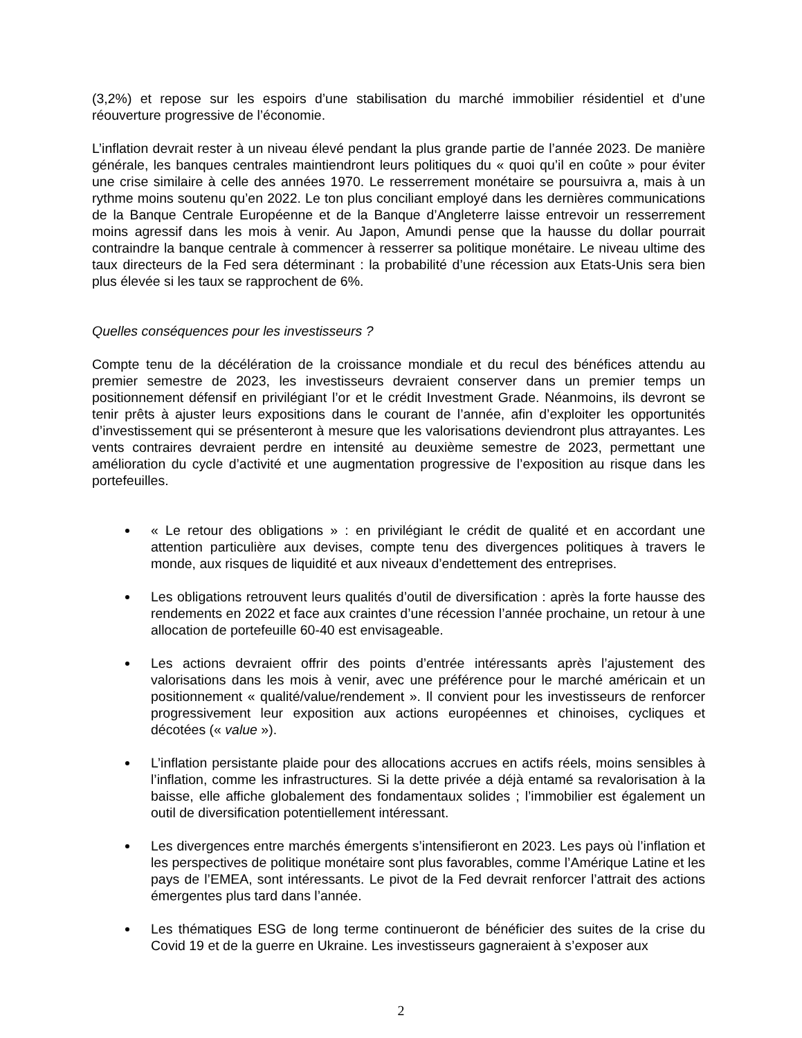(3,2%) et repose sur les espoirs d’une stabilisation du marché immobilier résidentiel et d’une réouverture progressive de l’économie.
L’inflation devrait rester à un niveau élevé pendant la plus grande partie de l’année 2023. De manière générale, les banques centrales maintiendront leurs politiques du « quoi qu’il en coûte » pour éviter une crise similaire à celle des années 1970. Le resserrement monétaire se poursuivra a, mais à un rythme moins soutenu qu’en 2022. Le ton plus conciliant employé dans les dernières communications de la Banque Centrale Européenne et de la Banque d’Angleterre laisse entrevoir un resserrement moins agressif dans les mois à venir. Au Japon, Amundi pense que la hausse du dollar pourrait contraindre la banque centrale à commencer à resserrer sa politique monétaire. Le niveau ultime des taux directeurs de la Fed sera déterminant : la probabilité d’une récession aux Etats-Unis sera bien plus élevée si les taux se rapprochent de 6%.
Quelles conséquences pour les investisseurs ?
Compte tenu de la décélération de la croissance mondiale et du recul des bénéfices attendu au premier semestre de 2023, les investisseurs devraient conserver dans un premier temps un positionnement défensif en privilégiant l’or et le crédit Investment Grade. Néanmoins, ils devront se tenir prêts à ajuster leurs expositions dans le courant de l’année, afin d’exploiter les opportunités d’investissement qui se présenteront à mesure que les valorisations deviendront plus attrayantes. Les vents contraires devraient perdre en intensité au deuxième semestre de 2023, permettant une amélioration du cycle d’activité et une augmentation progressive de l’exposition au risque dans les portefeuilles.
« Le retour des obligations » : en privilégiant le crédit de qualité et en accordant une attention particulière aux devises, compte tenu des divergences politiques à travers le monde, aux risques de liquidité et aux niveaux d’endettement des entreprises.
Les obligations retrouvent leurs qualités d’outil de diversification : après la forte hausse des rendements en 2022 et face aux craintes d’une récession l’année prochaine, un retour à une allocation de portefeuille 60-40 est envisageable.
Les actions devraient offrir des points d’entrée intéressants après l’ajustement des valorisations dans les mois à venir, avec une préférence pour le marché américain et un positionnement « qualité/value/rendement ». Il convient pour les investisseurs de renforcer progressivement leur exposition aux actions européennes et chinoises, cycliques et décotées (« value »).
L’inflation persistante plaide pour des allocations accrues en actifs réels, moins sensibles à l’inflation, comme les infrastructures. Si la dette privée a déjà entamé sa revalorisation à la baisse, elle affiche globalement des fondamentaux solides ; l’immobilier est également un outil de diversification potentiellement intéressant.
Les divergences entre marchés émergents s’intensifieront en 2023. Les pays où l’inflation et les perspectives de politique monétaire sont plus favorables, comme l’Amérique Latine et les pays de l’EMEA, sont intéressants. Le pivot de la Fed devrait renforcer l’attrait des actions émergentes plus tard dans l’année.
Les thématiques ESG de long terme continueront de bénéficier des suites de la crise du Covid 19 et de la guerre en Ukraine. Les investisseurs gagneraient à s’exposer aux
2